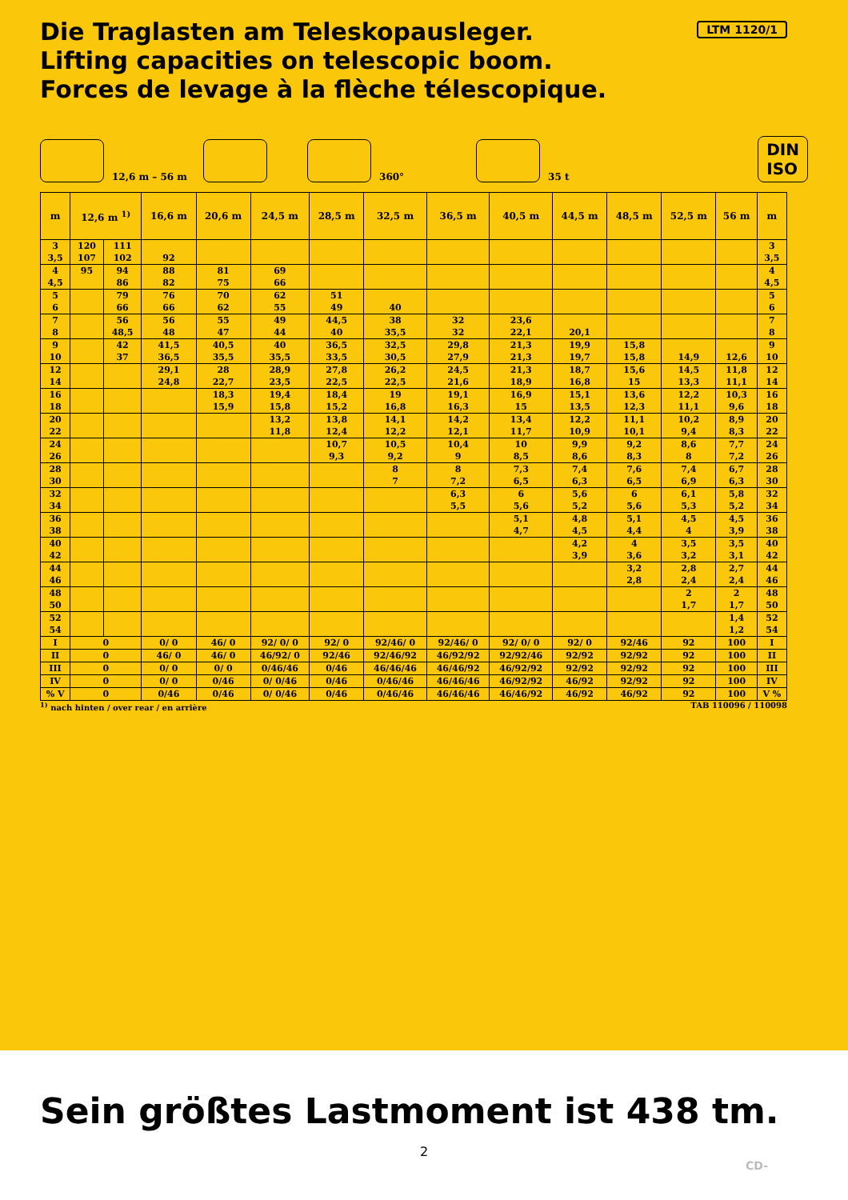Die Traglasten am Teleskopausleger.
Lifting capacities on telescopic boom.
Forces de levage à la flèche télescopique.
LTM 1120/1
12,6 m – 56 m
360°
35 t DIN
ISO
| m | 12,6 m <sup>1)</sup> | | 16,6 m | 20,6 m | 24,5 m | 28,5 m | 32,5 m | 36,5 m | 40,5 m | 44,5 m | 48,5 m | 52,5 m | 56 m | m |
| --- | --- | --- | --- | --- | --- | --- | --- | --- | --- | --- | --- | --- | --- | --- |
| 3 | 120 | 111 | | | | | | | | | | | | 3 |
| 3,5 | 107 | 102 | 92 | | | | | | | | | | | 3,5 |
| 4 | 95 | 94 | 88 | 81 | 69 | | | | | | | | | 4 |
| 4,5 | | 86 | 82 | 75 | 66 | | | | | | | | | 4,5 |
| 5 | | 79 | 76 | 70 | 62 | 51 | | | | | | | | 5 |
| 6 | | 66 | 66 | 62 | 55 | 49 | 40 | | | | | | | 6 |
| 7 | | 56 | 56 | 55 | 49 | 44,5 | 38 | 32 | 23,6 | | | | | 7 |
| 8 | | 48,5 | 48 | 47 | 44 | 40 | 35,5 | 32 | 22,1 | 20,1 | | | | 8 |
| 9 | | 42 | 41,5 | 40,5 | 40 | 36,5 | 32,5 | 29,8 | 21,3 | 19,9 | 15,8 | | | 9 |
| 10 | | 37 | 36,5 | 35,5 | 35,5 | 33,5 | 30,5 | 27,9 | 21,3 | 19,7 | 15,8 | 14,9 | 12,6 | 10 |
| 12 | | | 29,1 | 28 | 28,9 | 27,8 | 26,2 | 24,5 | 21,3 | 18,7 | 15,6 | 14,5 | 11,8 | 12 |
| 14 | | | 24,8 | 22,7 | 23,5 | 22,5 | 22,5 | 21,6 | 18,9 | 16,8 | 15 | 13,3 | 11,1 | 14 |
| 16 | | | | 18,3 | 19,4 | 18,4 | 19 | 19,1 | 16,9 | 15,1 | 13,6 | 12,2 | 10,3 | 16 |
| 18 | | | | 15,9 | 15,8 | 15,2 | 16,8 | 16,3 | 15 | 13,5 | 12,3 | 11,1 | 9,6 | 18 |
| 20 | | | | | 13,2 | 13,8 | 14,1 | 14,2 | 13,4 | 12,2 | 11,1 | 10,2 | 8,9 | 20 |
| 22 | | | | | 11,8 | 12,4 | 12,2 | 12,1 | 11,7 | 10,9 | 10,1 | 9,4 | 8,3 | 22 |
| 24 | | | | | | 10,7 | 10,5 | 10,4 | 10 | 9,9 | 9,2 | 8,6 | 7,7 | 24 |
| 26 | | | | | | 9,3 | 9,2 | 9 | 8,5 | 8,6 | 8,3 | 8 | 7,2 | 26 |
| 28 | | | | | | | 8 | 8 | 7,3 | 7,4 | 7,6 | 7,4 | 6,7 | 28 |
| 30 | | | | | | | 7 | 7,2 | 6,5 | 6,3 | 6,5 | 6,9 | 6,3 | 30 |
| 32 | | | | | | | | 6,3 | 6 | 5,6 | 6 | 6,1 | 5,8 | 32 |
| 34 | | | | | | | | 5,5 | 5,6 | 5,2 | 5,6 | 5,3 | 5,2 | 34 |
| 36 | | | | | | | | | 5,1 | 4,8 | 5,1 | 4,5 | 4,5 | 36 |
| 38 | | | | | | | | | 4,7 | 4,5 | 4,4 | 4 | 3,9 | 38 |
| 40 | | | | | | | | | | 4,2 | 4 | 3,5 | 3,5 | 40 |
| 42 | | | | | | | | | | 3,9 | 3,6 | 3,2 | 3,1 | 42 |
| 44 | | | | | | | | | | | 3,2 | 2,8 | 2,7 | 44 |
| 46 | | | | | | | | | | | 2,8 | 2,4 | 2,4 | 46 |
| 48 | | | | | | | | | | | | 2 | 2 | 48 |
| 50 | | | | | | | | | | | | 1,7 | 1,7 | 50 |
| 52 | | | | | | | | | | | | | 1,4 | 52 |
| 54 | | | | | | | | | | | | | 1,2 | 54 |
| I | 0 | | 0/ 0 | 46/ 0 | 92/ 0/ 0 | 92/ 0 | 92/46/ 0 | 92/46/ 0 | 92/ 0/ 0 | 92/ 0 | 92/46 | 92 | 100 | I |
| II | 0 | | 46/ 0 | 46/ 0 | 46/92/ 0 | 92/46 | 92/46/92 | 46/92/92 | 92/92/46 | 92/92 | 92/92 | 92 | 100 | II |
| III | 0 | | 0/ 0 | 0/ 0 | 0/46/46 | 0/46 | 46/46/46 | 46/46/92 | 46/92/92 | 92/92 | 92/92 | 92 | 100 | III |
| IV | 0 | | 0/ 0 | 0/46 | 0/ 0/46 | 0/46 | 0/46/46 | 46/46/46 | 46/92/92 | 46/92 | 92/92 | 92 | 100 | IV |
| % V | 0 | | 0/46 | 0/46 | 0/ 0/46 | 0/46 | 0/46/46 | 46/46/46 | 46/46/92 | 46/92 | 46/92 | 92 | 100 | V % |
<sup>1)</sup> nach hinten / over rear / en arrière TAB 110096 / 110098
Sein größtes Lastmoment ist 438 tm.
2
CD-